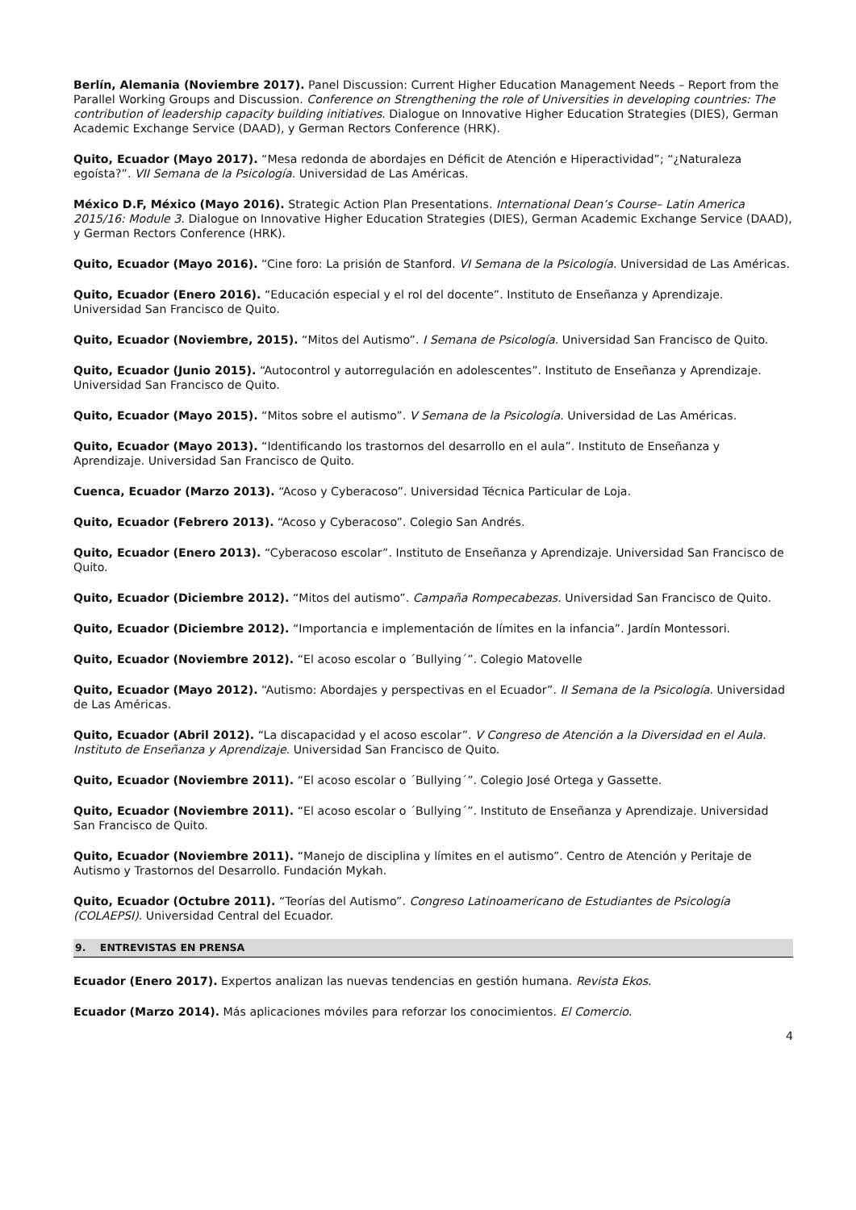Berlín, Alemania (Noviembre 2017). Panel Discussion: Current Higher Education Management Needs – Report from the Parallel Working Groups and Discussion. Conference on Strengthening the role of Universities in developing countries: The contribution of leadership capacity building initiatives. Dialogue on Innovative Higher Education Strategies (DIES), German Academic Exchange Service (DAAD), y German Rectors Conference (HRK).
Quito, Ecuador (Mayo 2017). “Mesa redonda de abordajes en Déficit de Atención e Hiperactividad”; “¿Naturaleza egoísta?”. VII Semana de la Psicología. Universidad de Las Américas.
México D.F, México (Mayo 2016). Strategic Action Plan Presentations. International Dean’s Course– Latin America 2015/16: Module 3. Dialogue on Innovative Higher Education Strategies (DIES), German Academic Exchange Service (DAAD), y German Rectors Conference (HRK).
Quito, Ecuador (Mayo 2016). “Cine foro: La prisión de Stanford. VI Semana de la Psicología. Universidad de Las Américas.
Quito, Ecuador (Enero 2016). “Educación especial y el rol del docente”. Instituto de Enseñanza y Aprendizaje. Universidad San Francisco de Quito.
Quito, Ecuador (Noviembre, 2015). “Mitos del Autismo”. I Semana de Psicología. Universidad San Francisco de Quito.
Quito, Ecuador (Junio 2015). “Autocontrol y autorregulación en adolescentes”. Instituto de Enseñanza y Aprendizaje. Universidad San Francisco de Quito.
Quito, Ecuador (Mayo 2015). “Mitos sobre el autismo”. V Semana de la Psicología. Universidad de Las Américas.
Quito, Ecuador (Mayo 2013). “Identificando los trastornos del desarrollo en el aula”. Instituto de Enseñanza y Aprendizaje. Universidad San Francisco de Quito.
Cuenca, Ecuador (Marzo 2013). “Acoso y Cyberacoso”. Universidad Técnica Particular de Loja.
Quito, Ecuador (Febrero 2013). “Acoso y Cyberacoso”. Colegio San Andrés.
Quito, Ecuador (Enero 2013). “Cyberacoso escolar”. Instituto de Enseñanza y Aprendizaje. Universidad San Francisco de Quito.
Quito, Ecuador (Diciembre 2012). “Mitos del autismo”. Campaña Rompecabezas. Universidad San Francisco de Quito.
Quito, Ecuador (Diciembre 2012). “Importancia e implementación de límites en la infancia”. Jardín Montessori.
Quito, Ecuador (Noviembre 2012). “El acoso escolar o ´Bullying´”. Colegio Matovelle
Quito, Ecuador (Mayo 2012). “Autismo: Abordajes y perspectivas en el Ecuador”. II Semana de la Psicología. Universidad de Las Américas.
Quito, Ecuador (Abril 2012). “La discapacidad y el acoso escolar”. V Congreso de Atención a la Diversidad en el Aula. Instituto de Enseñanza y Aprendizaje. Universidad San Francisco de Quito.
Quito, Ecuador (Noviembre 2011). “El acoso escolar o ´Bullying´”. Colegio José Ortega y Gassette.
Quito, Ecuador (Noviembre 2011). “El acoso escolar o ´Bullying´”. Instituto de Enseñanza y Aprendizaje. Universidad San Francisco de Quito.
Quito, Ecuador (Noviembre 2011). “Manejo de disciplina y límites en el autismo”. Centro de Atención y Peritaje de Autismo y Trastornos del Desarrollo. Fundación Mykah.
Quito, Ecuador (Octubre 2011). “Teorías del Autismo”. Congreso Latinoamericano de Estudiantes de Psicología (COLAEPSI). Universidad Central del Ecuador.
9. ENTREVISTAS EN PRENSA
Ecuador (Enero 2017). Expertos analizan las nuevas tendencias en gestión humana. Revista Ekos.
Ecuador (Marzo 2014). Más aplicaciones móviles para reforzar los conocimientos. El Comercio.
4